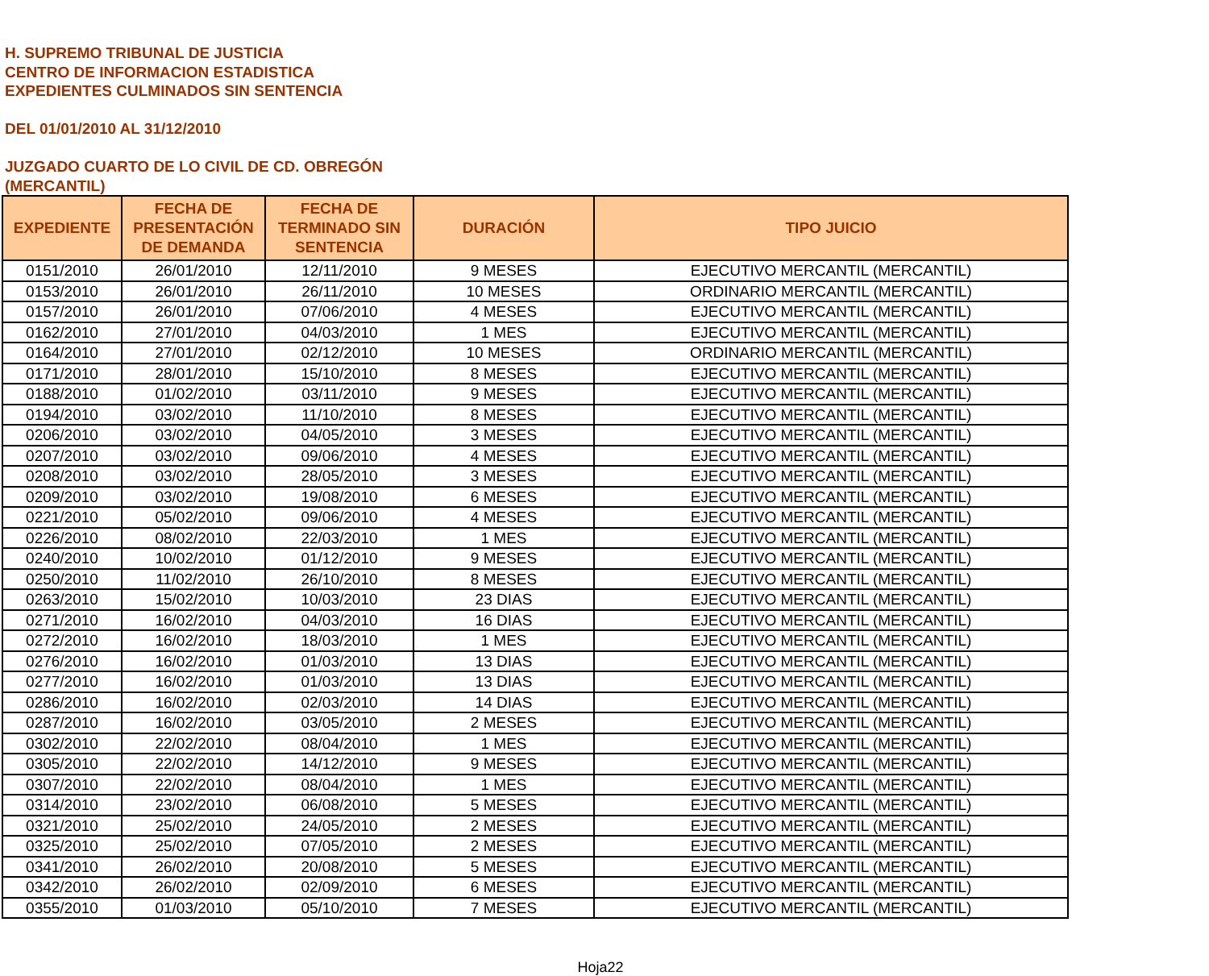H. SUPREMO TRIBUNAL DE JUSTICIA
CENTRO DE INFORMACION ESTADISTICA
EXPEDIENTES CULMINADOS SIN SENTENCIA
DEL 01/01/2010 AL 31/12/2010
JUZGADO CUARTO DE LO CIVIL DE CD. OBREGÓN
(MERCANTIL)
| EXPEDIENTE | FECHA DE PRESENTACIÓN DE DEMANDA | FECHA DE TERMINADO SIN SENTENCIA | DURACIÓN | TIPO JUICIO |
| --- | --- | --- | --- | --- |
| 0151/2010 | 26/01/2010 | 12/11/2010 | 9 MESES | EJECUTIVO MERCANTIL (MERCANTIL) |
| 0153/2010 | 26/01/2010 | 26/11/2010 | 10 MESES | ORDINARIO MERCANTIL (MERCANTIL) |
| 0157/2010 | 26/01/2010 | 07/06/2010 | 4 MESES | EJECUTIVO MERCANTIL (MERCANTIL) |
| 0162/2010 | 27/01/2010 | 04/03/2010 | 1 MES | EJECUTIVO MERCANTIL (MERCANTIL) |
| 0164/2010 | 27/01/2010 | 02/12/2010 | 10 MESES | ORDINARIO MERCANTIL (MERCANTIL) |
| 0171/2010 | 28/01/2010 | 15/10/2010 | 8 MESES | EJECUTIVO MERCANTIL (MERCANTIL) |
| 0188/2010 | 01/02/2010 | 03/11/2010 | 9 MESES | EJECUTIVO MERCANTIL (MERCANTIL) |
| 0194/2010 | 03/02/2010 | 11/10/2010 | 8 MESES | EJECUTIVO MERCANTIL (MERCANTIL) |
| 0206/2010 | 03/02/2010 | 04/05/2010 | 3 MESES | EJECUTIVO MERCANTIL (MERCANTIL) |
| 0207/2010 | 03/02/2010 | 09/06/2010 | 4 MESES | EJECUTIVO MERCANTIL (MERCANTIL) |
| 0208/2010 | 03/02/2010 | 28/05/2010 | 3 MESES | EJECUTIVO MERCANTIL (MERCANTIL) |
| 0209/2010 | 03/02/2010 | 19/08/2010 | 6 MESES | EJECUTIVO MERCANTIL (MERCANTIL) |
| 0221/2010 | 05/02/2010 | 09/06/2010 | 4 MESES | EJECUTIVO MERCANTIL (MERCANTIL) |
| 0226/2010 | 08/02/2010 | 22/03/2010 | 1 MES | EJECUTIVO MERCANTIL (MERCANTIL) |
| 0240/2010 | 10/02/2010 | 01/12/2010 | 9 MESES | EJECUTIVO MERCANTIL (MERCANTIL) |
| 0250/2010 | 11/02/2010 | 26/10/2010 | 8 MESES | EJECUTIVO MERCANTIL (MERCANTIL) |
| 0263/2010 | 15/02/2010 | 10/03/2010 | 23 DIAS | EJECUTIVO MERCANTIL (MERCANTIL) |
| 0271/2010 | 16/02/2010 | 04/03/2010 | 16 DIAS | EJECUTIVO MERCANTIL (MERCANTIL) |
| 0272/2010 | 16/02/2010 | 18/03/2010 | 1 MES | EJECUTIVO MERCANTIL (MERCANTIL) |
| 0276/2010 | 16/02/2010 | 01/03/2010 | 13 DIAS | EJECUTIVO MERCANTIL (MERCANTIL) |
| 0277/2010 | 16/02/2010 | 01/03/2010 | 13 DIAS | EJECUTIVO MERCANTIL (MERCANTIL) |
| 0286/2010 | 16/02/2010 | 02/03/2010 | 14 DIAS | EJECUTIVO MERCANTIL (MERCANTIL) |
| 0287/2010 | 16/02/2010 | 03/05/2010 | 2 MESES | EJECUTIVO MERCANTIL (MERCANTIL) |
| 0302/2010 | 22/02/2010 | 08/04/2010 | 1 MES | EJECUTIVO MERCANTIL (MERCANTIL) |
| 0305/2010 | 22/02/2010 | 14/12/2010 | 9 MESES | EJECUTIVO MERCANTIL (MERCANTIL) |
| 0307/2010 | 22/02/2010 | 08/04/2010 | 1 MES | EJECUTIVO MERCANTIL (MERCANTIL) |
| 0314/2010 | 23/02/2010 | 06/08/2010 | 5 MESES | EJECUTIVO MERCANTIL (MERCANTIL) |
| 0321/2010 | 25/02/2010 | 24/05/2010 | 2 MESES | EJECUTIVO MERCANTIL (MERCANTIL) |
| 0325/2010 | 25/02/2010 | 07/05/2010 | 2 MESES | EJECUTIVO MERCANTIL (MERCANTIL) |
| 0341/2010 | 26/02/2010 | 20/08/2010 | 5 MESES | EJECUTIVO MERCANTIL (MERCANTIL) |
| 0342/2010 | 26/02/2010 | 02/09/2010 | 6 MESES | EJECUTIVO MERCANTIL (MERCANTIL) |
| 0355/2010 | 01/03/2010 | 05/10/2010 | 7 MESES | EJECUTIVO MERCANTIL (MERCANTIL) |
Hoja22